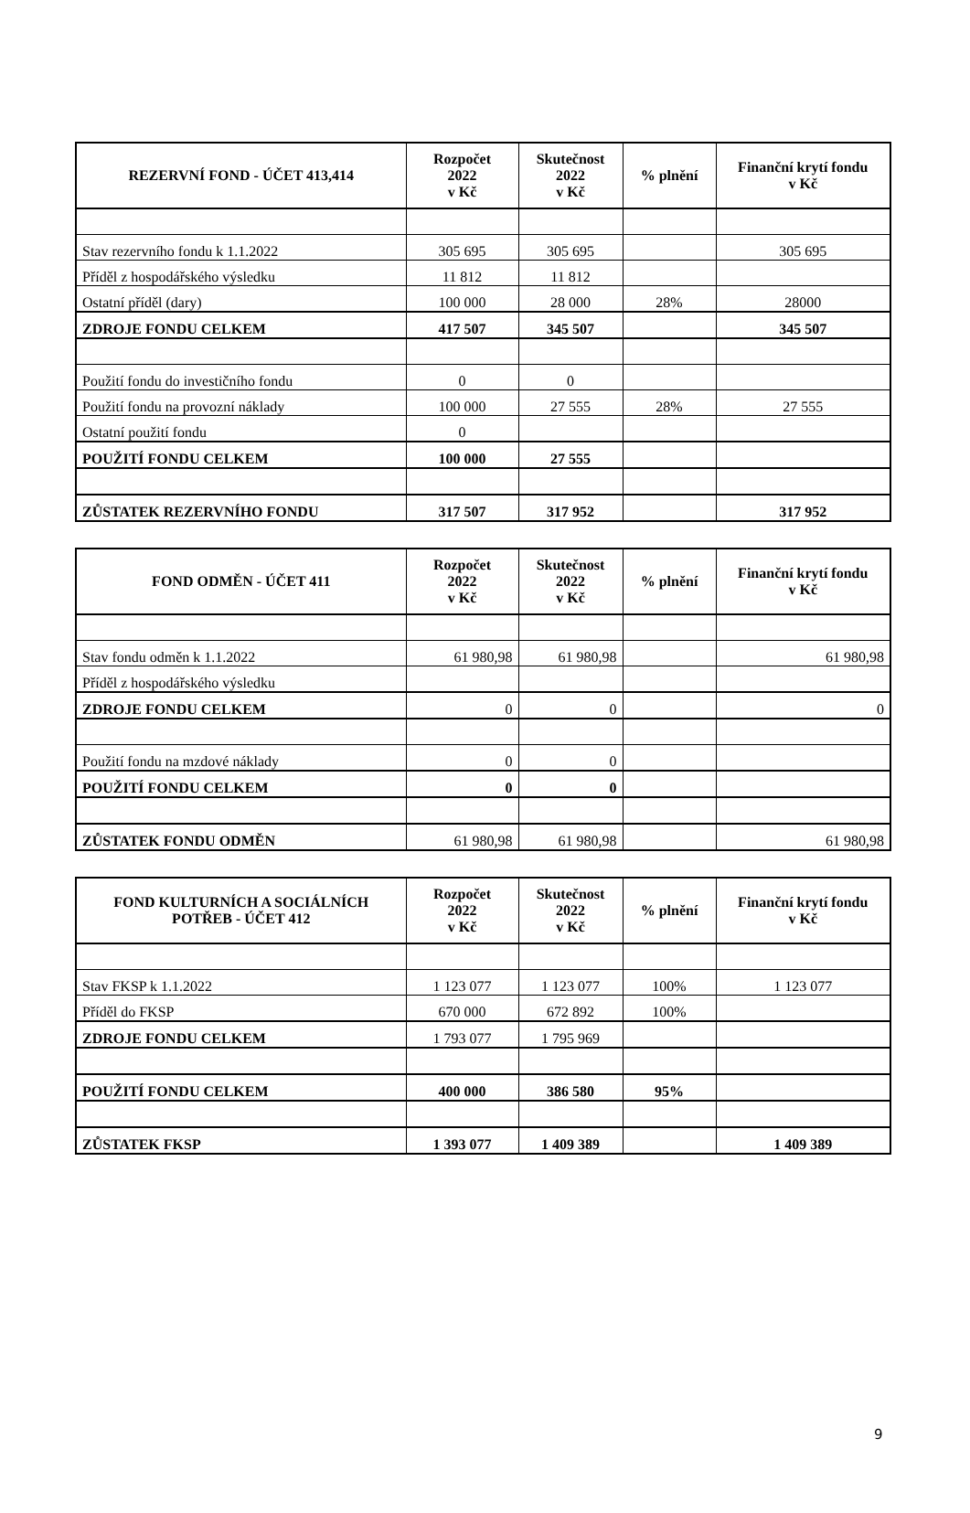| REZERVNÍ FOND - ÚČET 413,414 | Rozpočet 2022 v Kč | Skutečnost 2022 v Kč | % plnění | Finanční krytí fondu v Kč |
| --- | --- | --- | --- | --- |
| Stav rezervního fondu k 1.1.2022 | 305 695 | 305 695 | | 305 695 |
| Příděl z hospodářského výsledku | 11 812 | 11 812 | | |
| Ostatní příděl (dary) | 100 000 | 28 000 | 28% | 28000 |
| ZDROJE FONDU CELKEM | 417 507 | 345 507 | | 345 507 |
| Použití fondu do investičního fondu | 0 | 0 | | |
| Použití fondu na provozní náklady | 100 000 | 27 555 | 28% | 27 555 |
| Ostatní použití fondu | 0 | | | |
| POUŽITÍ FONDU CELKEM | 100 000 | 27 555 | | |
| ZŮSTATEK REZERVNÍHO FONDU | 317 507 | 317 952 | | 317 952 |
| FOND ODMĚN - ÚČET 411 | Rozpočet 2022 v Kč | Skutečnost 2022 v Kč | % plnění | Finanční krytí fondu v Kč |
| --- | --- | --- | --- | --- |
| Stav fondu odměn k 1.1.2022 | 61 980,98 | 61 980,98 | | 61 980,98 |
| Příděl z hospodářského výsledku | | | | |
| ZDROJE FONDU CELKEM | 0 | 0 | | 0 |
| Použití fondu na mzdové náklady | 0 | 0 | | |
| POUŽITÍ FONDU CELKEM | 0 | 0 | | |
| ZŮSTATEK FONDU ODMĚN | 61 980,98 | 61 980,98 | | 61 980,98 |
| FOND KULTURNÍCH A SOCIÁLNÍCH POTŘEB - ÚČET 412 | Rozpočet 2022 v Kč | Skutečnost 2022 v Kč | % plnění | Finanční krytí fondu v Kč |
| --- | --- | --- | --- | --- |
| Stav FKSP k 1.1.2022 | 1 123 077 | 1 123 077 | 100% | 1 123 077 |
| Příděl do FKSP | 670 000 | 672 892 | 100% | |
| ZDROJE FONDU CELKEM | 1 793 077 | 1 795 969 | | |
| POUŽITÍ FONDU CELKEM | 400 000 | 386 580 | 95% | |
| ZŮSTATEK FKSP | 1 393 077 | 1 409 389 | | 1 409 389 |
9